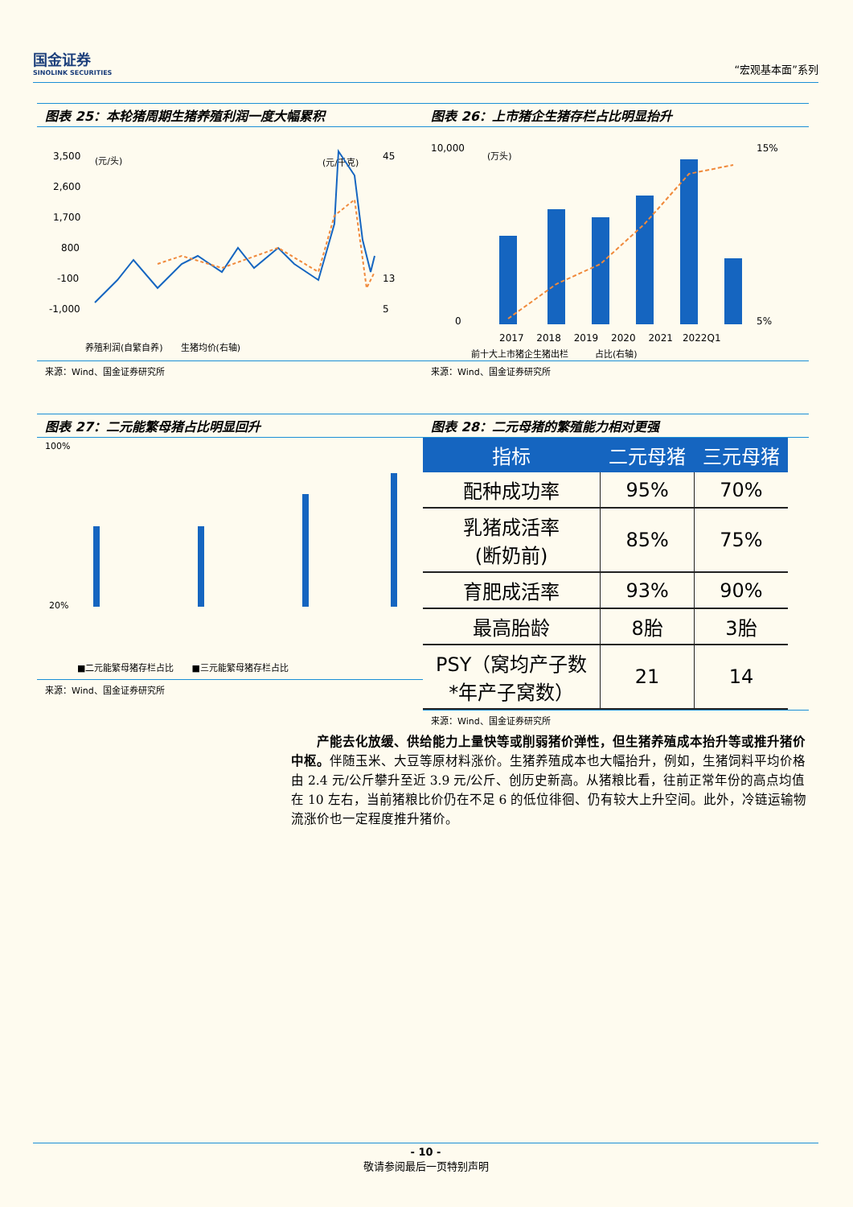国金证券
SINOLINK SECURITIES
“宏观基本面”系列
图表 25：本轮猪周期生猪养殖利润一度大幅累积
3,500
2,600
1,700
800
-100
-1,000
(元/头)
(元/千克)
45
13
5
养殖利润(自繁自养)　　生猪均价(右轴)
来源：Wind、国金证券研究所
图表 26：上市猪企生猪存栏占比明显抬升
10,000
0
15%
5%
(万头)
2017　 2018　 2019　 2020　 2021　2022Q1
前十大上市猪企生猪出栏　　　占比(右轴)
来源：Wind、国金证券研究所
图表 27：二元能繁母猪占比明显回升
100%
20%
■二元能繁母猪存栏占比　　■三元能繁母猪存栏占比
来源：Wind、国金证券研究所
图表 28：二元母猪的繁殖能力相对更强
| 指标 | 二元母猪 | 三元母猪 |
| --- | --- | --- |
| 配种成功率 | 95% | 70% |
| 乳猪成活率 (断奶前) | 85% | 75% |
| 育肥成活率 | 93% | 90% |
| 最高胎龄 | 8胎 | 3胎 |
| PSY（窝均产子数 *年产子窝数） | 21 | 14 |
来源：Wind、国金证券研究所
　　产能去化放缓、供给能力上量快等或削弱猪价弹性，但生猪养殖成本抬升等或推升猪价中枢。伴随玉米、大豆等原材料涨价。生猪养殖成本也大幅抬升，例如，生猪饲料平均价格由 2.4 元/公斤攀升至近 3.9 元/公斤、创历史新高。从猪粮比看，往前正常年份的高点均值在 10 左右，当前猪粮比价仍在不足 6 的低位徘徊、仍有较大上升空间。此外，冷链运输物流涨价也一定程度推升猪价。
- 10 -
敬请参阅最后一页特别声明